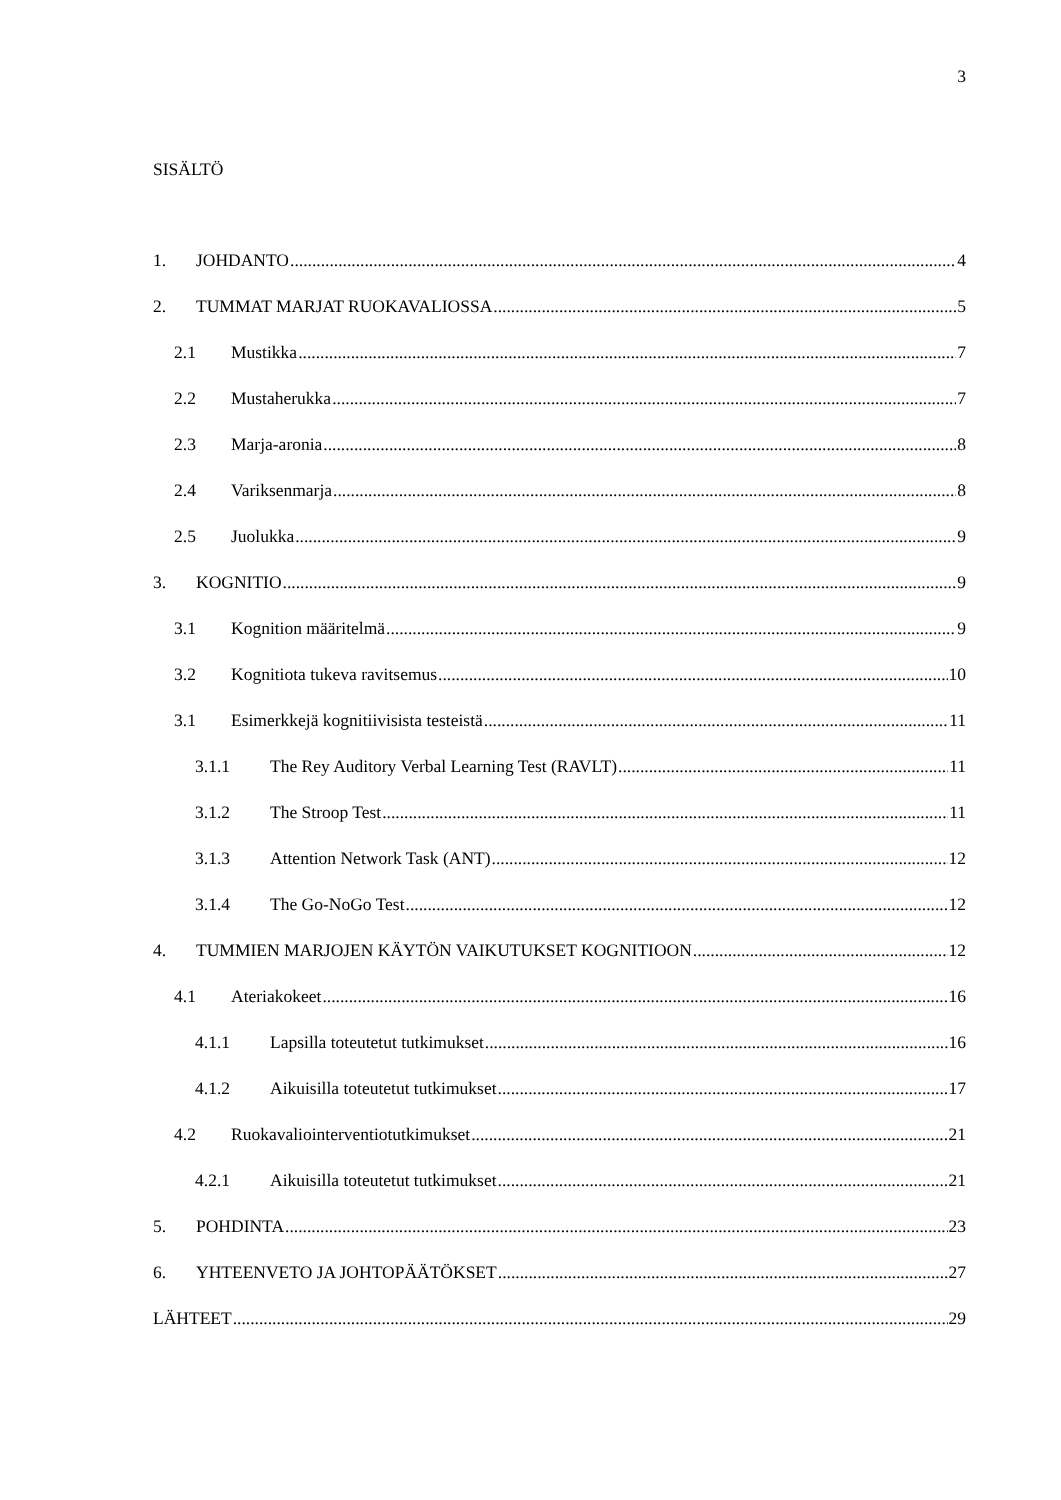3
SISÄLTÖ
1. JOHDANTO 4
2. TUMMAT MARJAT RUOKAVALIOSSA 5
2.1 Mustikka 7
2.2 Mustaherukka 7
2.3 Marja-aronia 8
2.4 Variksenmarja 8
2.5 Juolukka 9
3. KOGNITIO 9
3.1 Kognition määritelmä 9
3.2 Kognitiota tukeva ravitsemus 10
3.1 Esimerkkejä kognitiivisista testeistä 11
3.1.1 The Rey Auditory Verbal Learning Test (RAVLT) 11
3.1.2 The Stroop Test 11
3.1.3 Attention Network Task (ANT) 12
3.1.4 The Go-NoGo Test 12
4. TUMMIEN MARJOJEN KÄYTÖN VAIKUTUKSET KOGNITIOON 12
4.1 Ateriakokeet 16
4.1.1 Lapsilla toteutetut tutkimukset 16
4.1.2 Aikuisilla toteutetut tutkimukset 17
4.2 Ruokavaliointerventiotutkimukset 21
4.2.1 Aikuisilla toteutetut tutkimukset 21
5. POHDINTA 23
6. YHTEENVETO JA JOHTOPÄÄTÖKSET 27
LÄHTEET 29